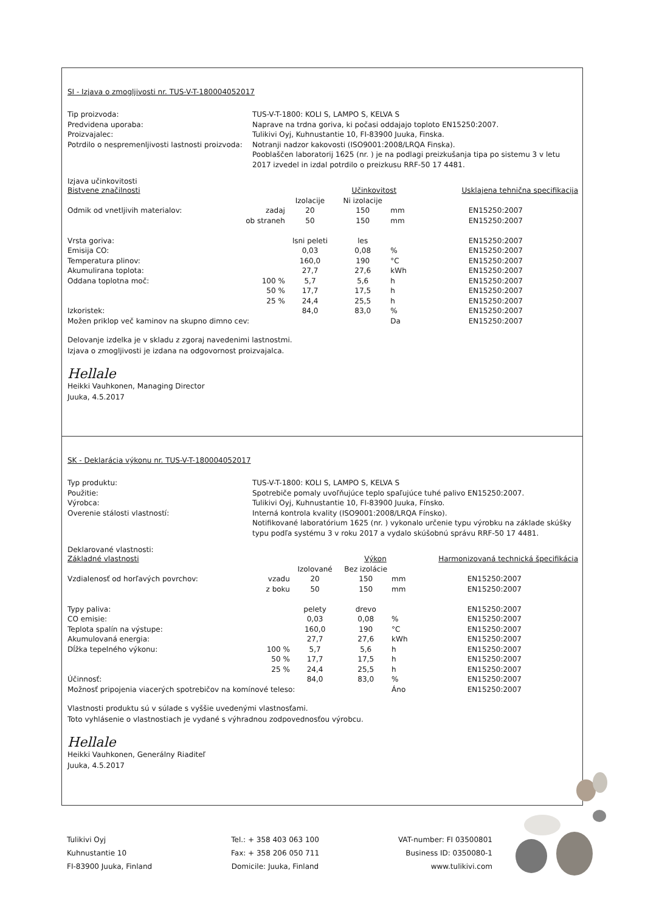SI - Izjava o zmogljivosti nr. TUS-V-T-180004052017
Tip proizvoda:
TUS-V-T-1800: KOLI S, LAMPO S, KELVA S
Predvidena uporaba:
Naprave na trdna goriva, ki počasi oddajajo toploto EN15250:2007.
Proizvajalec:
Tulikivi Oyj, Kuhnustantie 10, FI-83900 Juuka, Finska.
Potrdilo o nespremenljivosti lastnosti proizvoda:
Notranji nadzor kakovosti (ISO9001:2008/LRQA Finska).
Pooblaščen laboratorij 1625 (nr. ) je na podlagi preizkušanja tipa po sistemu 3 v letu 2017 izvedel in izdal potrdilo o preizkusu RRF-50 17 4481.
Izjava učinkovitosti
| Bistvene značilnosti | | | Učinkovitost | | Usklajena tehnična specifikacija | |
| | | Izolacije | Ni izolacije | | | |
| Odmik od vnetljivih materialov: | zadaj | 20 | 150 | mm | EN15250:2007 | |
| | ob straneh | 50 | 150 | mm | EN15250:2007 | |
| Vrsta goriva: | | lsni peleti | les | | EN15250:2007 | |
| Emisija CO: | | 0,03 | 0,08 | % | EN15250:2007 | |
| Temperatura plinov: | | 160,0 | 190 | °C | EN15250:2007 | |
| Akumulirana toplota: | | 27,7 | 27,6 | kWh | EN15250:2007 | |
| Oddana toplotna moč: | 100 % | 5,7 | 5,6 | h | EN15250:2007 | |
| | 50 % | 17,7 | 17,5 | h | EN15250:2007 | |
| | 25 % | 24,4 | 25,5 | h | EN15250:2007 | |
| Izkoristek: | | 84,0 | 83,0 | % | EN15250:2007 | |
| Možen priklop več kaminov na skupno dimno cev: | | | | Da | EN15250:2007 | |
Delovanje izdelka je v skladu z zgoraj navedenimi lastnostmi.
Izjava o zmogljivosti je izdana na odgovornost proizvajalca.
Hellale
Heikki Vauhkonen, Managing Director
Juuka, 4.5.2017
SK - Deklarácia výkonu nr. TUS-V-T-180004052017
Typ produktu:
TUS-V-T-1800: KOLI S, LAMPO S, KELVA S
Použitie:
Spotrebiče pomaly uvoľňujúce teplo spaľujúce tuhé palivo EN15250:2007.
Výrobca:
Tulikivi Oyj, Kuhnustantie 10, FI-83900 Juuka, Fínsko.
Overenie stálosti vlastností:
Interná kontrola kvality (ISO9001:2008/LRQA Fínsko).
Notifikované laboratórium 1625 (nr. ) vykonalo určenie typu výrobku na základe skúšky typu podľa systému 3 v roku 2017 a vydalo skúšobnú správu RRF-50 17 4481.
Deklarované vlastnosti:
| Základné vlastnosti | | | Výkon | | Harmonizovaná technická špecifikácia |
| | | Izolované | Bez izolácie | | |
| Vzdialenosť od horľavých povrchov: | vzadu | 20 | 150 | mm | EN15250:2007 |
| | z boku | 50 | 150 | mm | EN15250:2007 |
| Typy paliva: | | pelety | drevo | | EN15250:2007 |
| CO emisie: | | 0,03 | 0,08 | % | EN15250:2007 |
| Teplota spalín na výstupe: | | 160,0 | 190 | °C | EN15250:2007 |
| Akumulovaná energia: | | 27,7 | 27,6 | kWh | EN15250:2007 |
| Dĺžka tepelného výkonu: | 100 % | 5,7 | 5,6 | h | EN15250:2007 |
| | 50 % | 17,7 | 17,5 | h | EN15250:2007 |
| | 25 % | 24,4 | 25,5 | h | EN15250:2007 |
| Účinnosť: | | 84,0 | 83,0 | % | EN15250:2007 |
| Možnosť pripojenia viacerých spotrebičov na komínové teleso: | | | | Áno | EN15250:2007 |
Vlastnosti produktu sú v súlade s vyššie uvedenými vlastnosťami.
Toto vyhlásenie o vlastnostiach je vydané s výhradnou zodpovednosťou výrobcu.
Hellale
Heikki Vauhkonen, Generálny Riaditeľ
Juuka, 4.5.2017
Tulikivi Oyj
Kuhnustantie 10
FI-83900 Juuka, Finland
Tel.: + 358 403 063 100
Fax: + 358 206 050 711
Domicile: Juuka, Finland
VAT-number: FI 03500801
Business ID: 0350080-1
www.tulikivi.com